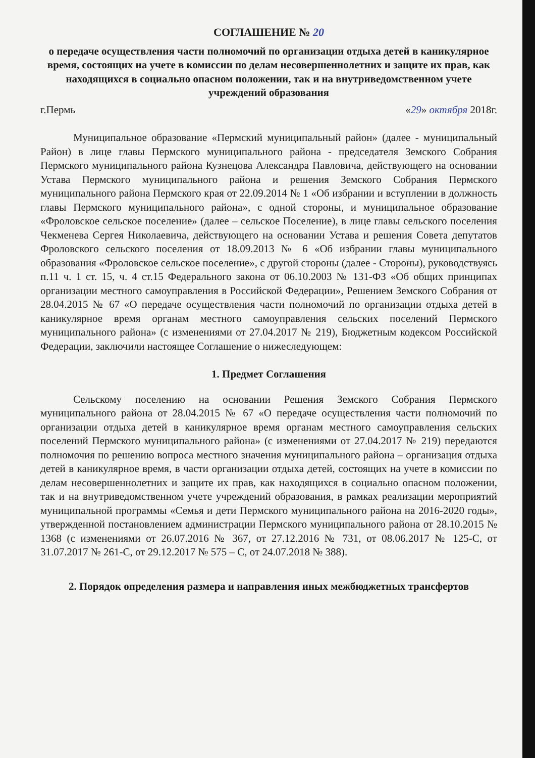СОГЛАШЕНИЕ № 20
о передаче осуществления части полномочий по организации отдыха детей в каникулярное время, состоящих на учете в комиссии по делам несовершеннолетних и защите их прав, как находящихся в социально опасном положении, так и на внутриведомственном учете учреждений образования
г.Пермь «29» октября 2018г.
Муниципальное образование «Пермский муниципальный район» (далее - муниципальный Район) в лице главы Пермского муниципального района - председателя Земского Собрания Пермского муниципального района Кузнецова Александра Павловича, действующего на основании Устава Пермского муниципального района и решения Земского Собрания Пермского муниципального района Пермского края от 22.09.2014 № 1 «Об избрании и вступлении в должность главы Пермского муниципального района», с одной стороны, и муниципальное образование «Фроловское сельское поселение» (далее – сельское Поселение), в лице главы сельского поселения Чекменева Сергея Николаевича, действующего на основании Устава и решения Совета депутатов Фроловского сельского поселения от 18.09.2013 № 6 «Об избрании главы муниципального образования «Фроловское сельское поселение», с другой стороны (далее - Стороны), руководствуясь п.11 ч. 1 ст. 15, ч. 4 ст.15 Федерального закона от 06.10.2003 № 131-ФЗ «Об общих принципах организации местного самоуправления в Российской Федерации», Решением Земского Собрания от 28.04.2015 № 67 «О передаче осуществления части полномочий по организации отдыха детей в каникулярное время органам местного самоуправления сельских поселений Пермского муниципального района» (с изменениями от 27.04.2017 № 219), Бюджетным кодексом Российской Федерации, заключили настоящее Соглашение о нижеследующем:
1. Предмет Соглашения
Сельскому поселению на основании Решения Земского Собрания Пермского муниципального района от 28.04.2015 № 67 «О передаче осуществления части полномочий по организации отдыха детей в каникулярное время органам местного самоуправления сельских поселений Пермского муниципального района» (с изменениями от 27.04.2017 № 219) передаются полномочия по решению вопроса местного значения муниципального района – организация отдыха детей в каникулярное время, в части организации отдыха детей, состоящих на учете в комиссии по делам несовершеннолетних и защите их прав, как находящихся в социально опасном положении, так и на внутриведомственном учете учреждений образования, в рамках реализации мероприятий муниципальной программы «Семья и дети Пермского муниципального района на 2016-2020 годы», утвержденной постановлением администрации Пермского муниципального района от 28.10.2015 № 1368 (с изменениями от 26.07.2016 № 367, от 27.12.2016 № 731, от 08.06.2017 № 125-С, от 31.07.2017 № 261-С, от 29.12.2017 № 575 – С, от 24.07.2018 № 388).
2. Порядок определения размера и направления иных межбюджетных трансфертов